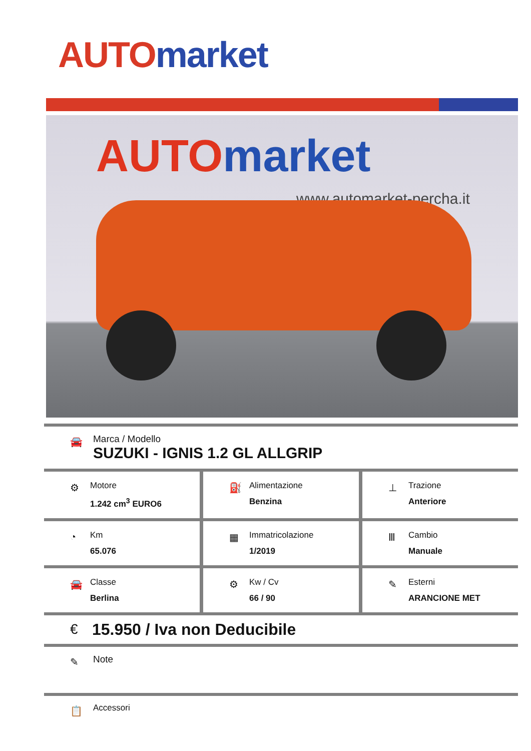AUTO market
AUTO market
www.automarket-percha.it
🚘
Marca / Modello
SUZUKI - IGNIS 1.2 GL ALLGRIP
⚙
Motore
1.242 cm<sup>3</sup> EURO6
⛽
Alimentazione
Benzina
⊥
Trazione
Anteriore
◔
Km
65.076
▦
Immatricolazione
1/2019
Ⅲ
Cambio
Manuale
🚘
Classe
Berlina
⚙
Kw / Cv
66 / 90
✎
Esterni
ARANCIONE MET
€ 15.950 / Iva non Deducibile
✎ Note
📋 Accessori